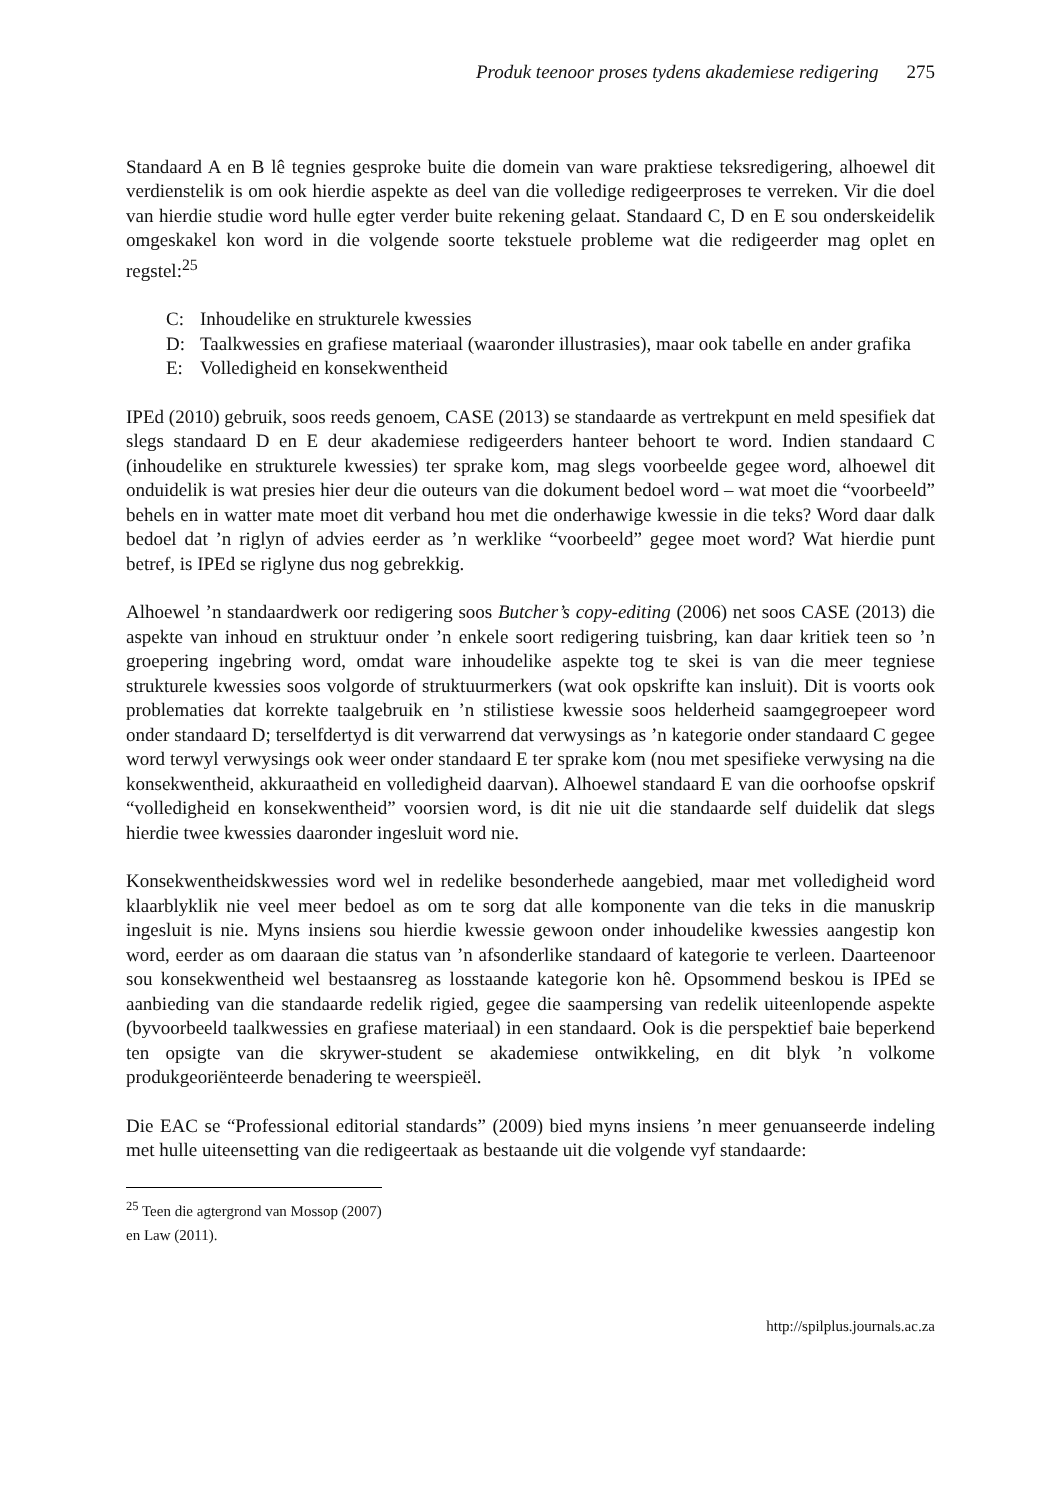Produk teenoor proses tydens akademiese redigering 275
Standaard A en B lê tegnies gesproke buite die domein van ware praktiese teksredigering, alhoewel dit verdienstelik is om ook hierdie aspekte as deel van die volledige redigeerproses te verreken. Vir die doel van hierdie studie word hulle egter verder buite rekening gelaat. Standaard C, D en E sou onderskeidelik omgeskakel kon word in die volgende soorte tekstuele probleme wat die redigeerder mag oplet en regstel:<sup>25</sup>
C: Inhoudelike en strukturele kwessies
D: Taalkwessies en grafiese materiaal (waaronder illustrasies), maar ook tabelle en ander grafika
E: Volledigheid en konsekwentheid
IPEd (2010) gebruik, soos reeds genoem, CASE (2013) se standaarde as vertrekpunt en meld spesifiek dat slegs standaard D en E deur akademiese redigeerders hanteer behoort te word. Indien standaard C (inhoudelike en strukturele kwessies) ter sprake kom, mag slegs voorbeelde gegee word, alhoewel dit onduidelik is wat presies hier deur die outeurs van die dokument bedoel word – wat moet die “voorbeeld” behels en in watter mate moet dit verband hou met die onderhawige kwessie in die teks? Word daar dalk bedoel dat ’n riglyn of advies eerder as ’n werklike “voorbeeld” gegee moet word? Wat hierdie punt betref, is IPEd se riglyne dus nog gebrekkig.
Alhoewel ’n standaardwerk oor redigering soos Butcher’s copy-editing (2006) net soos CASE (2013) die aspekte van inhoud en struktuur onder ’n enkele soort redigering tuisbring, kan daar kritiek teen so ’n groepering ingebring word, omdat ware inhoudelike aspekte tog te skei is van die meer tegniese strukturele kwessies soos volgorde of struktuurmerkers (wat ook opskrifte kan insluit). Dit is voorts ook problematies dat korrekte taalgebruik en ’n stilistiese kwessie soos helderheid saamgegroepeer word onder standaard D; terselfdertyd is dit verwarrend dat verwysings as ’n kategorie onder standaard C gegee word terwyl verwysings ook weer onder standaard E ter sprake kom (nou met spesifieke verwysing na die konsekwentheid, akkuraatheid en volledigheid daarvan). Alhoewel standaard E van die oorhoofse opskrif “volledigheid en konsekwentheid” voorsien word, is dit nie uit die standaarde self duidelik dat slegs hierdie twee kwessies daaronder ingesluit word nie.
Konsekwentheidskwessies word wel in redelike besonderhede aangebied, maar met volledigheid word klaarblyklik nie veel meer bedoel as om te sorg dat alle komponente van die teks in die manuskrip ingesluit is nie. Myns insiens sou hierdie kwessie gewoon onder inhoudelike kwessies aangestip kon word, eerder as om daaraan die status van ’n afsonderlike standaard of kategorie te verleen. Daarteenoor sou konsekwentheid wel bestaansreg as losstaande kategorie kon hê. Opsommend beskou is IPEd se aanbieding van die standaarde redelik rigied, gegee die saampersing van redelik uiteenlopende aspekte (byvoorbeeld taalkwessies en grafiese materiaal) in een standaard. Ook is die perspektief baie beperkend ten opsigte van die skrywer-student se akademiese ontwikkeling, en dit blyk ’n volkome produkgeoriënteerde benadering te weerspieël.
Die EAC se “Professional editorial standards” (2009) bied myns insiens ’n meer genuanseerde indeling met hulle uiteensetting van die redigeertaak as bestaande uit die volgende vyf standaarde:
<sup>25</sup> Teen die agtergrond van Mossop (2007) en Law (2011).
http://spilplus.journals.ac.za